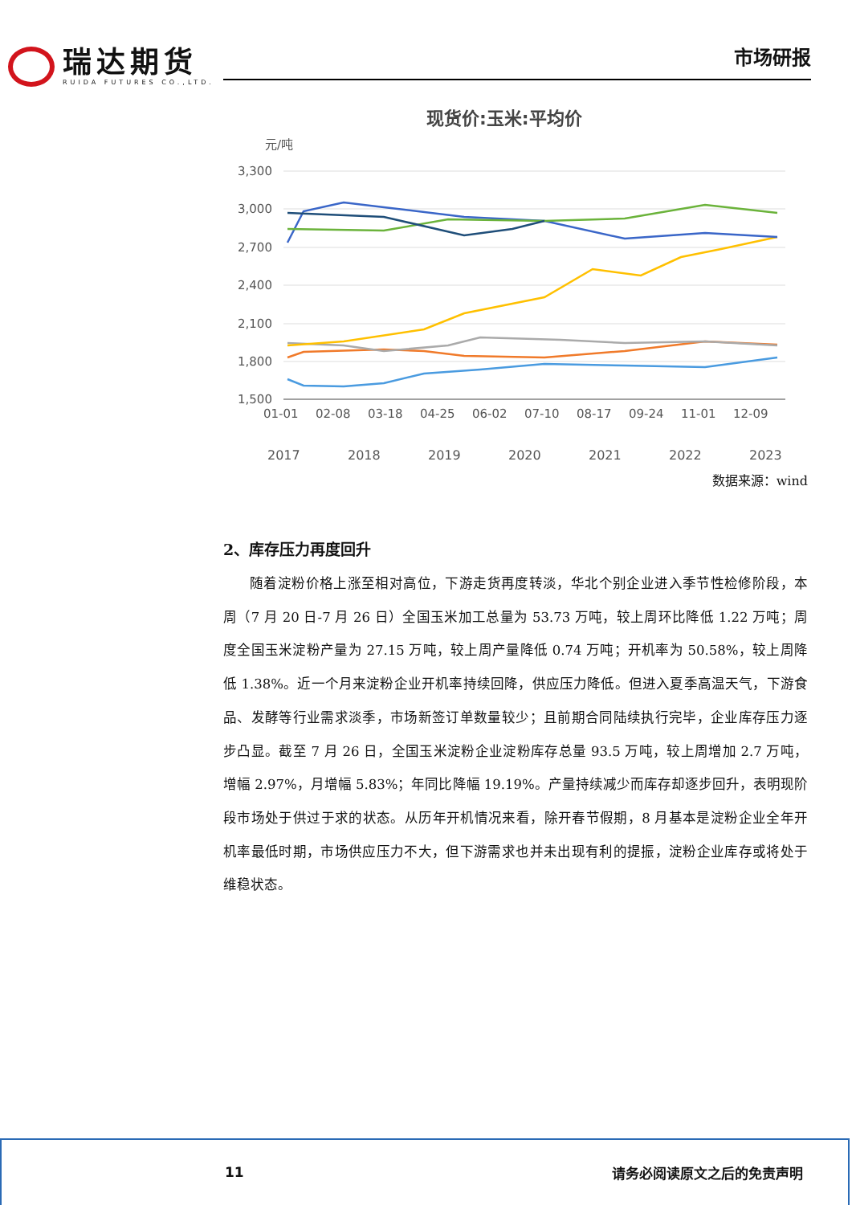瑞达期货
RUIDA FUTURES CO.,LTD.
市场研报
现货价:玉米:平均价
元/吨
3,300
3,000
2,700
2,400
2,100
1,800
1,500
01-01
02-08
03-18
04-25
06-02
07-10
08-17
09-24
11-01
12-09
2017
2018
2019
2020
2021
2022
2023
数据来源：wind
2、库存压力再度回升
随着淀粉价格上涨至相对高位，下游走货再度转淡，华北个别企业进入季节性检修阶段，本周（7 月 20 日-7 月 26 日）全国玉米加工总量为 53.73 万吨，较上周环比降低 1.22 万吨；周度全国玉米淀粉产量为 27.15 万吨，较上周产量降低 0.74 万吨；开机率为 50.58%，较上周降低 1.38%。近一个月来淀粉企业开机率持续回降，供应压力降低。但进入夏季高温天气，下游食品、发酵等行业需求淡季，市场新签订单数量较少；且前期合同陆续执行完毕，企业库存压力逐步凸显。截至 7 月 26 日，全国玉米淀粉企业淀粉库存总量 93.5 万吨，较上周增加 2.7 万吨，增幅 2.97%，月增幅 5.83%；年同比降幅 19.19%。产量持续减少而库存却逐步回升，表明现阶段市场处于供过于求的状态。从历年开机情况来看，除开春节假期，8 月基本是淀粉企业全年开机率最低时期，市场供应压力不大，但下游需求也并未出现有利的提振，淀粉企业库存或将处于维稳状态。
11 请务必阅读原文之后的免责声明